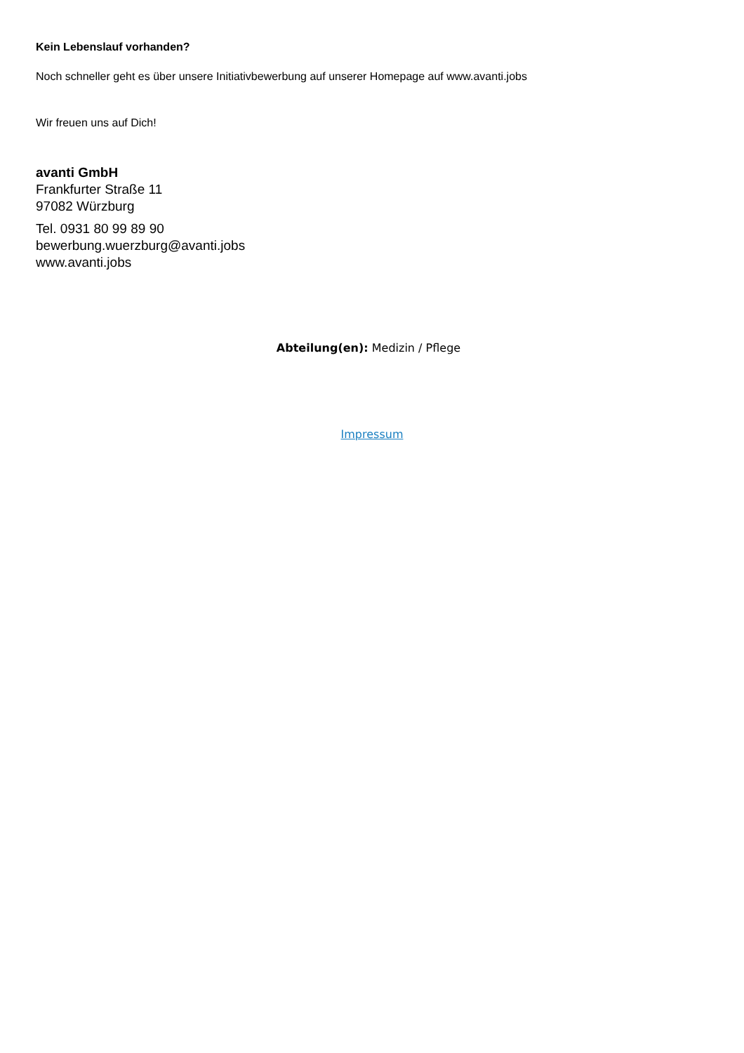Kein Lebenslauf vorhanden?
Noch schneller geht es über unsere Initiativbewerbung auf unserer Homepage auf www.avanti.jobs
Wir freuen uns auf Dich!
avanti GmbH
Frankfurter Straße 11
97082 Würzburg
Tel. 0931 80 99 89 90
bewerbung.wuerzburg@avanti.jobs
www.avanti.jobs
Abteilung(en): Medizin / Pflege
Impressum